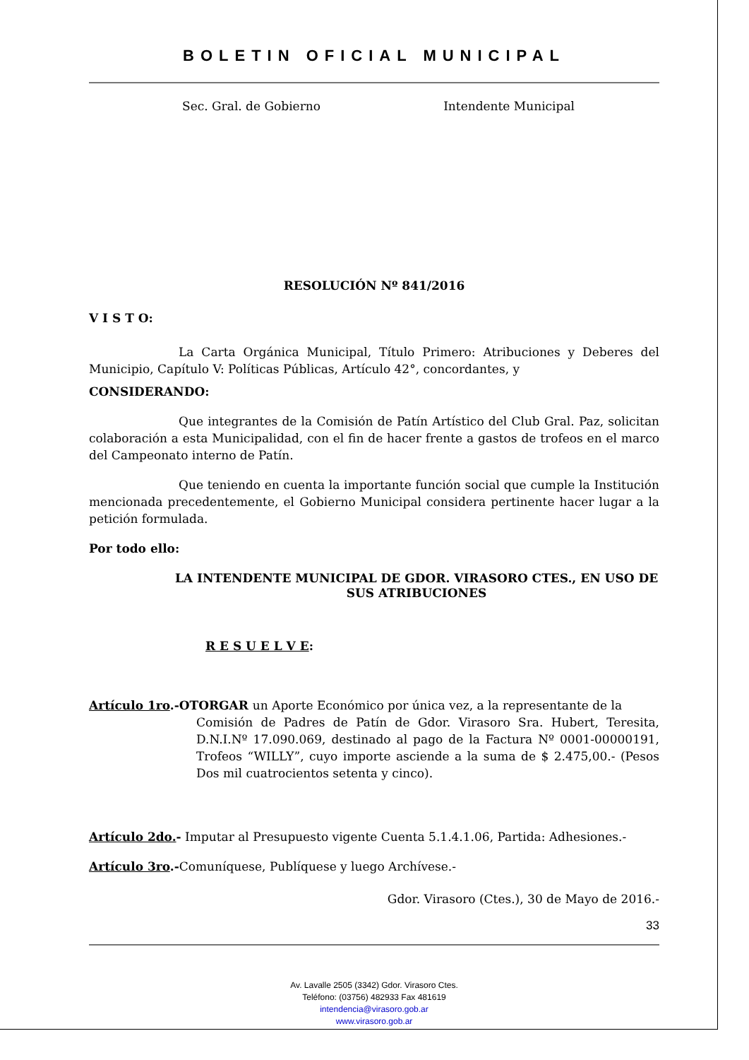BOLETIN OFICIAL MUNICIPAL
Sec. Gral. de Gobierno Intendente Municipal
RESOLUCIÓN Nº 841/2016
V I S T O:
La Carta Orgánica Municipal, Título Primero: Atribuciones y Deberes del Municipio, Capítulo V: Políticas Públicas, Artículo 42°, concordantes, y
CONSIDERANDO:
Que integrantes de la Comisión de Patín Artístico del Club Gral. Paz, solicitan colaboración a esta Municipalidad, con el fin de hacer frente a gastos de trofeos en el marco del Campeonato interno de Patín.
Que teniendo en cuenta la importante función social que cumple la Institución mencionada precedentemente, el Gobierno Municipal considera pertinente hacer lugar a la petición formulada.
Por todo ello:
LA INTENDENTE MUNICIPAL DE GDOR. VIRASORO CTES., EN USO DE SUS ATRIBUCIONES
R E S U E L V E:
Artículo 1ro.-OTORGAR un Aporte Económico por única vez, a la representante de la
Comisión de Padres de Patín de Gdor. Virasoro Sra. Hubert, Teresita, D.N.I.Nº 17.090.069, destinado al pago de la Factura Nº 0001-00000191, Trofeos “WILLY”, cuyo importe asciende a la suma de $ 2.475,00.- (Pesos Dos mil cuatrocientos setenta y cinco).
Artículo 2do.- Imputar al Presupuesto vigente Cuenta 5.1.4.1.06, Partida: Adhesiones.-
Artículo 3ro.-Comuníquese, Publíquese y luego Archívese.-
Gdor. Virasoro (Ctes.), 30 de Mayo de 2016.-
33
Av. Lavalle 2505 (3342) Gdor. Virasoro Ctes.
Teléfono: (03756) 482933 Fax 481619
intendencia@virasoro.gob.ar
www.virasoro.gob.ar